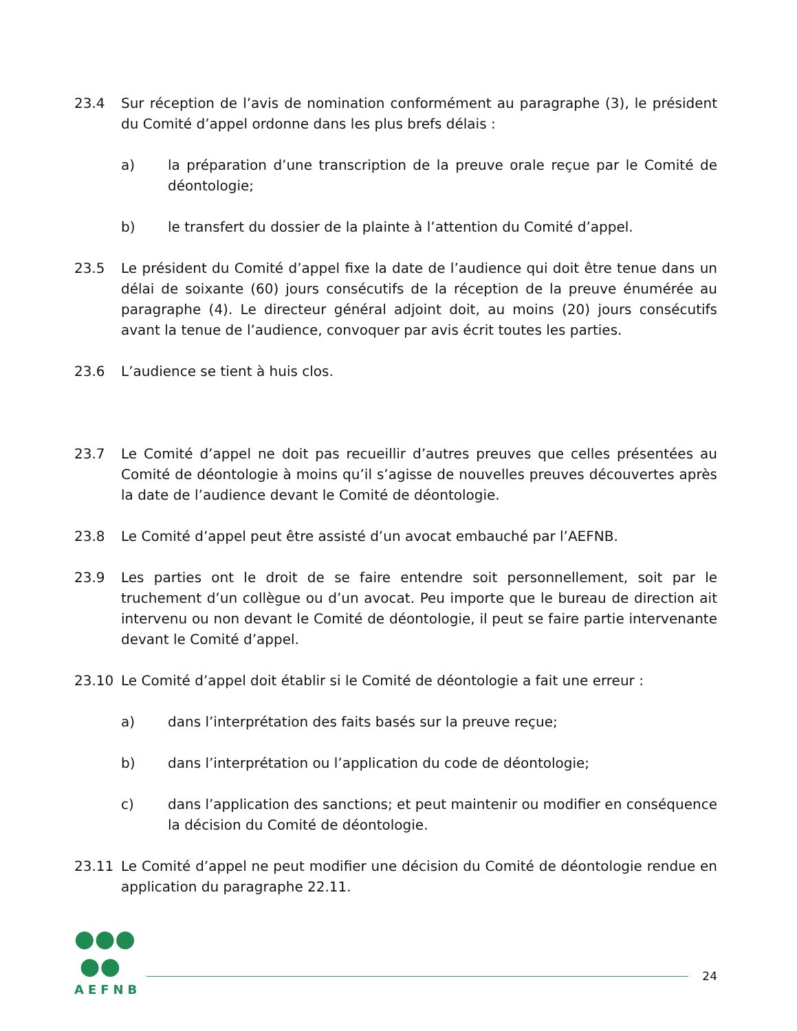23.4 Sur réception de l’avis de nomination conformément au paragraphe (3), le président du Comité d’appel ordonne dans les plus brefs délais :
a) la préparation d’une transcription de la preuve orale reçue par le Comité de déontologie;
b) le transfert du dossier de la plainte à l’attention du Comité d’appel.
23.5 Le président du Comité d’appel fixe la date de l’audience qui doit être tenue dans un délai de soixante (60) jours consécutifs de la réception de la preuve énumérée au paragraphe (4). Le directeur général adjoint doit, au moins (20) jours consécutifs avant la tenue de l’audience, convoquer par avis écrit toutes les parties.
23.6 L’audience se tient à huis clos.
23.7 Le Comité d’appel ne doit pas recueillir d’autres preuves que celles présentées au Comité de déontologie à moins qu’il s’agisse de nouvelles preuves découvertes après la date de l’audience devant le Comité de déontologie.
23.8 Le Comité d’appel peut être assisté d’un avocat embauché par l’AEFNB.
23.9 Les parties ont le droit de se faire entendre soit personnellement, soit par le truchement d’un collègue ou d’un avocat. Peu importe que le bureau de direction ait intervenu ou non devant le Comité de déontologie, il peut se faire partie intervenante devant le Comité d’appel.
23.10 Le Comité d’appel doit établir si le Comité de déontologie a fait une erreur :
a) dans l’interprétation des faits basés sur la preuve reçue;
b) dans l’interprétation ou l’application du code de déontologie;
c) dans l’application des sanctions; et peut maintenir ou modifier en conséquence la décision du Comité de déontologie.
23.11 Le Comité d’appel ne peut modifier une décision du Comité de déontologie rendue en application du paragraphe 22.11.
●●●
●●
AEFNB
24